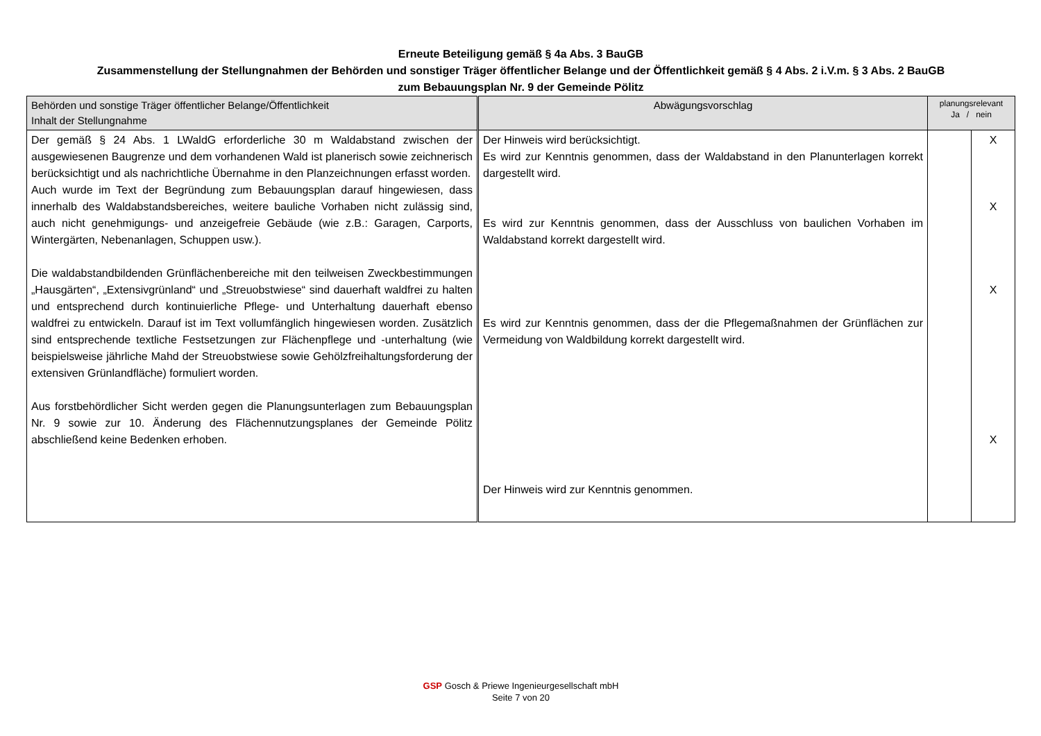Erneute Beteiligung gemäß § 4a Abs. 3 BauGB
Zusammenstellung der Stellungnahmen der Behörden und sonstiger Träger öffentlicher Belange und der Öffentlichkeit gemäß § 4 Abs. 2 i.V.m. § 3 Abs. 2 BauGB
zum Bebauungsplan Nr. 9 der Gemeinde Pölitz
| Behörden und sonstige Träger öffentlicher Belange/Öffentlichkeit Inhalt der Stellungnahme | Abwägungsvorschlag | planungsrelevant Ja / nein | |
| --- | --- | --- | --- |
| Der gemäß § 24 Abs. 1 LWaldG erforderliche 30 m Waldabstand zwischen der ausgewiesenen Baugrenze und dem vorhandenen Wald ist planerisch sowie zeichnerisch berücksichtigt und als nachrichtliche Übernahme in den Planzeichnungen erfasst worden. Auch wurde im Text der Begründung zum Bebauungsplan darauf hingewiesen, dass innerhalb des Waldabstandsbereiches, weitere bauliche Vorhaben nicht zulässig sind, auch nicht genehmigungs- und anzeigefreie Gebäude (wie z.B.: Garagen, Carports, Wintergärten, Nebenanlagen, Schuppen usw.). Die waldabstandbildenden Grünflächenbereiche mit den teilweisen Zweckbestimmungen „Hausgärten“, „Extensivgrünland“ und „Streuobstwiese“ sind dauerhaft waldfrei zu halten und entsprechend durch kontinuierliche Pflege- und Unterhaltung dauerhaft ebenso waldfrei zu entwickeln. Darauf ist im Text vollumfänglich hingewiesen worden. Zusätzlich sind entsprechende textliche Festsetzungen zur Flächenpflege und -unterhaltung (wie beispielsweise jährliche Mahd der Streuobstwiese sowie Gehölzfreihaltungsforderung der extensiven Grünlandfläche) formuliert worden. Aus forstbehördlicher Sicht werden gegen die Planungsunterlagen zum Bebauungsplan Nr. 9 sowie zur 10. Änderung des Flächennutzungsplanes der Gemeinde Pölitz abschließend keine Bedenken erhoben. | Der Hinweis wird berücksichtigt. Es wird zur Kenntnis genommen, dass der Waldabstand in den Planunterlagen korrekt dargestellt wird. Es wird zur Kenntnis genommen, dass der Ausschluss von baulichen Vorhaben im Waldabstand korrekt dargestellt wird. Es wird zur Kenntnis genommen, dass der die Pflegemaßnahmen der Grünflächen zur Vermeidung von Waldbildung korrekt dargestellt wird. Der Hinweis wird zur Kenntnis genommen. | | X X X X |
GSP Gosch & Priewe Ingenieurgesellschaft mbH
Seite 7 von 20